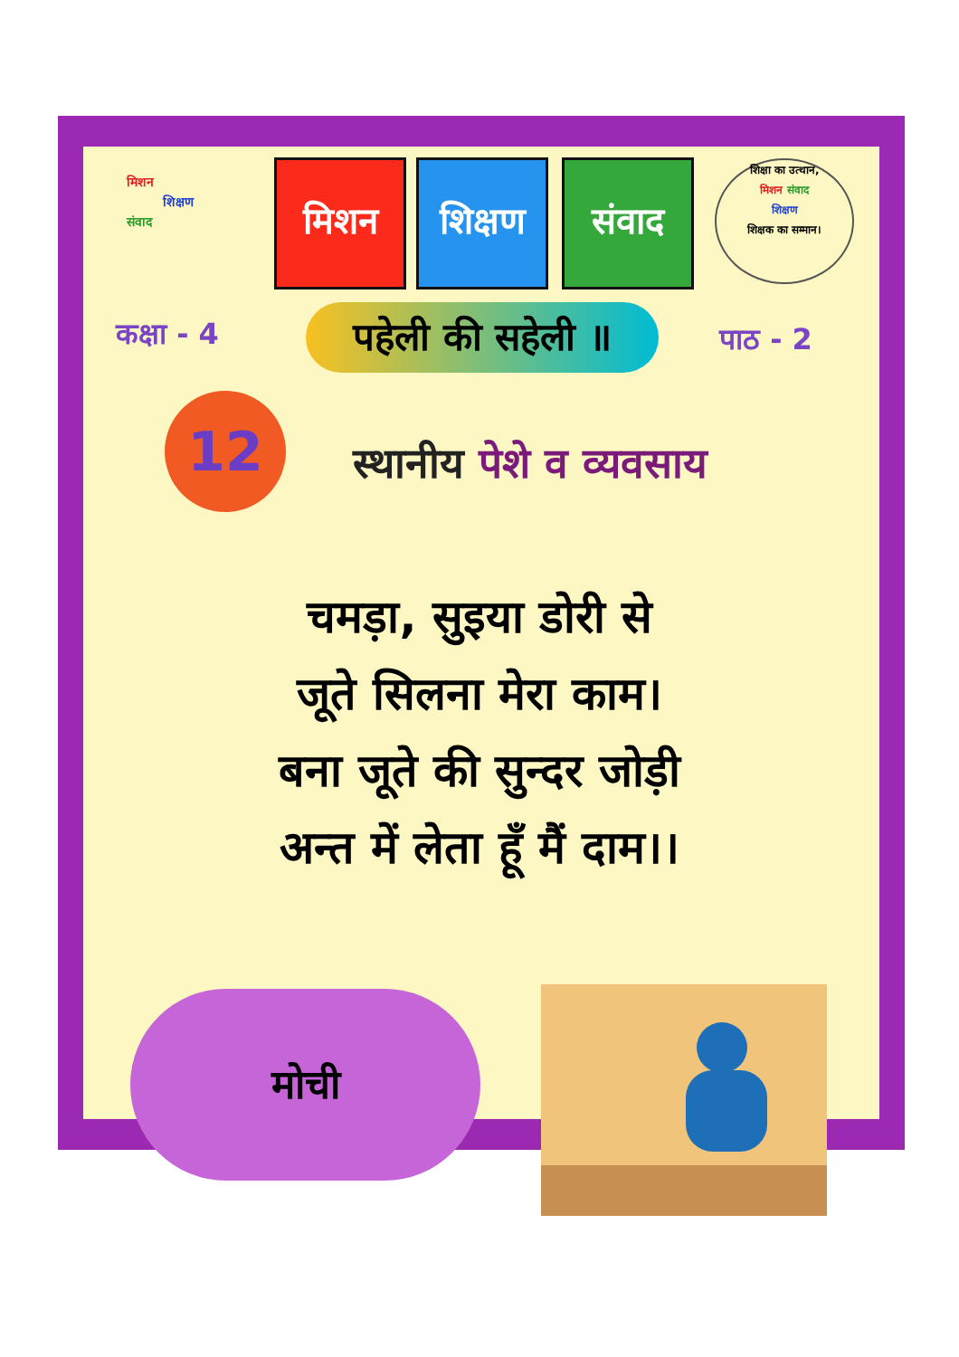मिशन
शिक्षण
संवाद
मिशन
शिक्षण
संवाद
शिक्षा का उत्थान,
मिशन संवाद
शिक्षण
शिक्षक का सम्मान।
कक्षा - 4
पहेली की सहेली ॥
पाठ - 2
12
स्थानीय पेशे व व्यवसाय
चमड़ा, सुइया डोरी से
जूते सिलना मेरा काम।
बना जूते की सुन्दर जोड़ी
अन्त में लेता हूँ मैं दाम।।
मोची